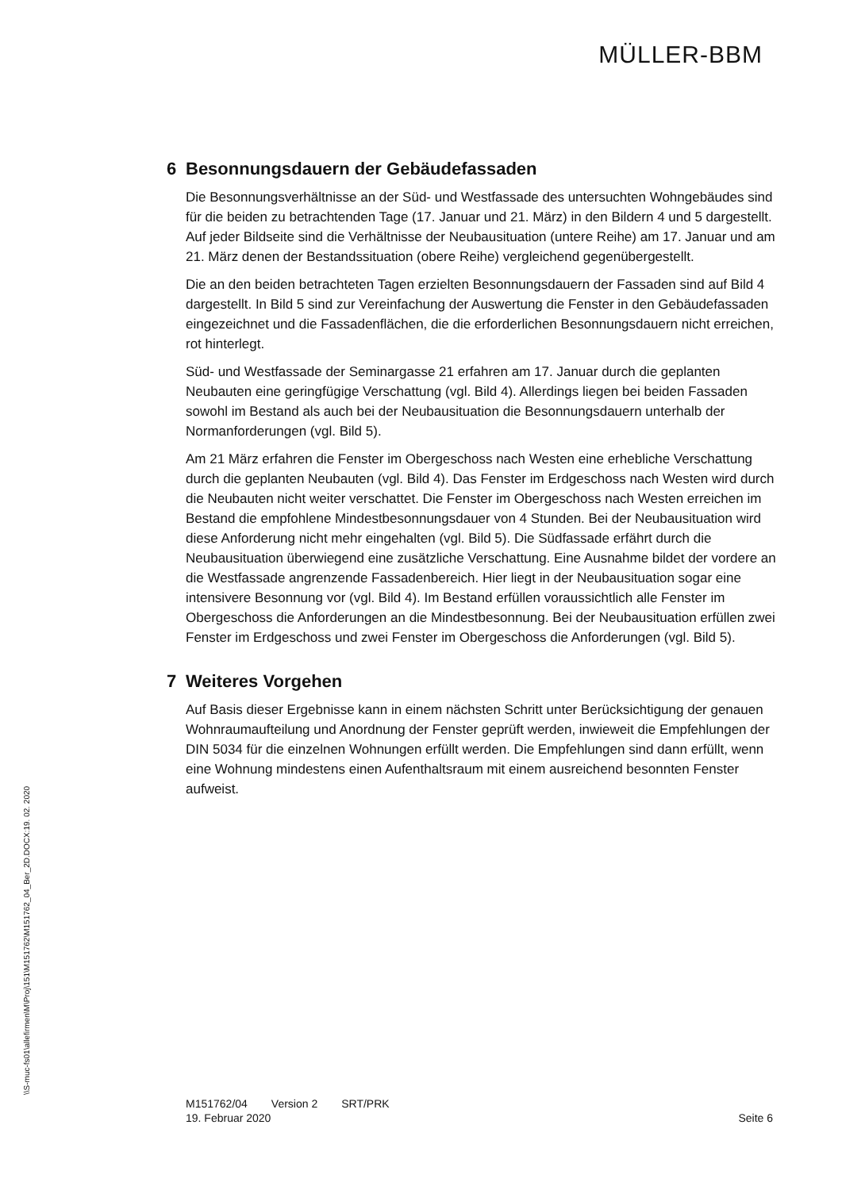MÜLLER-BBM
\\S-muc-fs01\allefirmen\M\Proj\151\M151762\M151762_04_Ber_2D.DOCX:19. 02. 2020
6 Besonnungsdauern der Gebäudefassaden
Die Besonnungsverhältnisse an der Süd- und Westfassade des untersuchten Wohngebäudes sind für die beiden zu betrachtenden Tage (17. Januar und 21. März) in den Bildern 4 und 5 dargestellt. Auf jeder Bildseite sind die Verhältnisse der Neubausituation (untere Reihe) am 17. Januar und am 21. März denen der Bestandssituation (obere Reihe) vergleichend gegenübergestellt.
Die an den beiden betrachteten Tagen erzielten Besonnungsdauern der Fassaden sind auf Bild 4 dargestellt. In Bild 5 sind zur Vereinfachung der Auswertung die Fenster in den Gebäudefassaden eingezeichnet und die Fassadenflächen, die die erforderlichen Besonnungsdauern nicht erreichen, rot hinterlegt.
Süd- und Westfassade der Seminargasse 21 erfahren am 17. Januar durch die geplanten Neubauten eine geringfügige Verschattung (vgl. Bild 4). Allerdings liegen bei beiden Fassaden sowohl im Bestand als auch bei der Neubausituation die Besonnungsdauern unterhalb der Normanforderungen (vgl. Bild 5).
Am 21 März erfahren die Fenster im Obergeschoss nach Westen eine erhebliche Verschattung durch die geplanten Neubauten (vgl. Bild 4). Das Fenster im Erdgeschoss nach Westen wird durch die Neubauten nicht weiter verschattet. Die Fenster im Obergeschoss nach Westen erreichen im Bestand die empfohlene Mindestbesonnungsdauer von 4 Stunden. Bei der Neubausituation wird diese Anforderung nicht mehr eingehalten (vgl. Bild 5). Die Südfassade erfährt durch die Neubausituation überwiegend eine zusätzliche Verschattung. Eine Ausnahme bildet der vordere an die Westfassade angrenzende Fassadenbereich. Hier liegt in der Neubausituation sogar eine intensivere Besonnung vor (vgl. Bild 4). Im Bestand erfüllen voraussichtlich alle Fenster im Obergeschoss die Anforderungen an die Mindestbesonnung. Bei der Neubausituation erfüllen zwei Fenster im Erdgeschoss und zwei Fenster im Obergeschoss die Anforderungen (vgl. Bild 5).
7 Weiteres Vorgehen
Auf Basis dieser Ergebnisse kann in einem nächsten Schritt unter Berücksichtigung der genauen Wohnraumaufteilung und Anordnung der Fenster geprüft werden, inwieweit die Empfehlungen der DIN 5034 für die einzelnen Wohnungen erfüllt werden. Die Empfehlungen sind dann erfüllt, wenn eine Wohnung mindestens einen Aufenthaltsraum mit einem ausreichend besonnten Fenster aufweist.
M151762/04 Version 2 SRT/PRK
19. Februar 2020
Seite 6